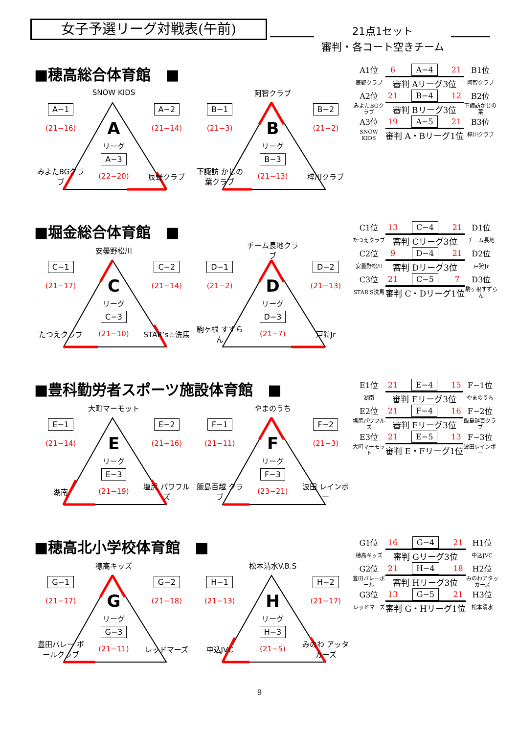女子予選リーグ対戦表(午前)
21点1セット
審判・各コート空きチーム
■穂高総合体育館　■
SNOW KIDS
A−1
A−2
(21−16)
A
(21−14)
リーグ
A−3
みよたBGクラブ
(22−20)
辰野クラブ
阿智クラブ
B−1
B−2
(21−3)
B
(21−2)
リーグ
B−3
下諏訪 かじの葉クラブ
(21−13)
梓川クラブ
| A1位 | 6 | A−4 | 21 | B1位 |
| 辰野クラブ | 審判 Aリーグ3位 | | | 阿智クラブ |
| A2位 | 21 | B−4 | 12 | B2位 |
| みよたBGクラブ | 審判 Bリーグ3位 | | | 下諏訪かじの葉 |
| A3位 | 19 | A−5 | 21 | B3位 |
| SNOW KIDS | 審判 A・Bリーグ1位 | | | 梓川クラブ |
■堀金総合体育館　■
安曇野松川
C−1
C−2
(21−17)
C
(21−14)
リーグ
C−3
たつえクラブ
(21−10)
STAR’s☆洗馬
チーム長地クラブ
D−1
D−2
(21−2)
D
(21−13)
リーグ
D−3
駒ヶ根 すずらん
(21−7)
戸狩Jr
| C1位 | 13 | C−4 | 21 | D1位 |
| たつえクラブ | 審判 Cリーグ3位 | | | チーム長地 |
| C2位 | 9 | D−4 | 21 | D2位 |
| 安曇野松川 | 審判 Dリーグ3位 | | | 戸狩Jr |
| C3位 | 21 | C−5 | 7 | D3位 |
| STAR'S洗馬 | 審判 C・Dリーグ1位 | | | 駒ヶ根すずらん |
■豊科勤労者スポーツ施設体育館　■
大町マーモット
E−1
E−2
(21−14)
E
(21−16)
リーグ
E−3
湖南
(21−19)
塩尻 パワフルズ
やまのうち
F−1
F−2
(21−11)
F
(21−3)
リーグ
F−3
飯島百越 クラブ
(23−21)
波田 レインボー
| E1位 | 21 | E−4 | 15 | F−1位 |
| 湖南 | 審判 Eリーグ3位 | | | やまのうち |
| E2位 | 21 | F−4 | 16 | F−2位 |
| 塩尻パワフルズ | 審判 Fリーグ3位 | | | 飯島越百クラブ |
| E3位 | 21 | E−5 | 13 | F−3位 |
| 大町マーモット | 審判 E・Fリーグ1位 | | | 波田レインボー |
■穂高北小学校体育館　■
穂高キッズ
G−1
G−2
(21−17)
G
(21−18)
リーグ
G−3
豊田バレー ボールクラブ
(21−11)
レッドマーズ
松本清水V.B.S
H−1
H−2
(21−13)
H
(21−17)
リーグ
H−3
中込JVC
(21−5)
みのわ アッタカーズ
| G1位 | 16 | G−4 | 21 | H1位 |
| 穂高キッズ | 審判 Gリーグ3位 | | | 中込JVC |
| G2位 | 21 | H−4 | 18 | H2位 |
| 豊田バレーボール | 審判 Hリーグ3位 | | | みのわアタッカーズ |
| G3位 | 13 | G−5 | 21 | H3位 |
| レッドマーズ | 審判 G・Hリーグ1位 | | | 松本清水 |
9